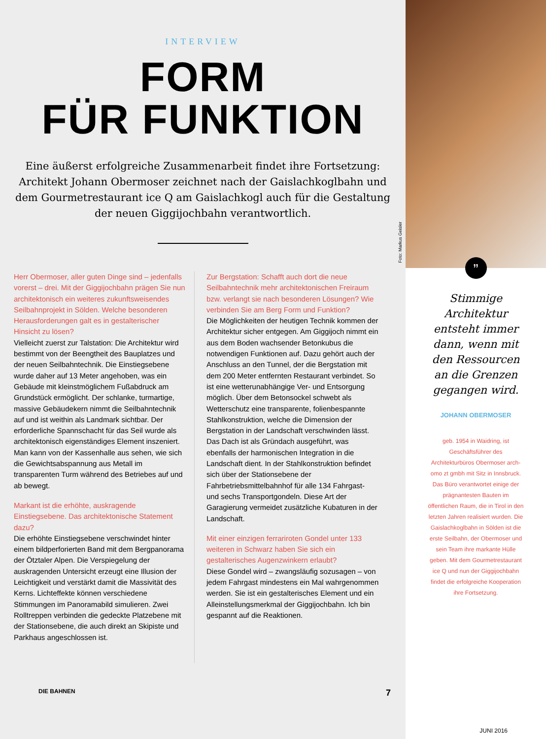INTERVIEW
FORM
FÜR FUNKTION
Eine äußerst erfolgreiche Zusammenarbeit findet ihre Fortsetzung: Architekt Johann Obermoser zeichnet nach der Gaislachkoglbahn und dem Gourmetrestaurant ice Q am Gaislachkogl auch für die Gestaltung der neuen Giggijochbahn verantwortlich.
Foto: Markus Geisler
Herr Obermoser, aller guten Dinge sind – jedenfalls vorerst – drei. Mit der Giggijochbahn prägen Sie nun architektonisch ein weiteres zukunftsweisendes Seilbahnprojekt in Sölden. Welche besonderen Herausforderungen galt es in gestalterischer Hinsicht zu lösen?
Vielleicht zuerst zur Talstation: Die Architektur wird bestimmt von der Beengtheit des Bauplatzes und der neuen Seilbahntechnik. Die Einstiegsebene wurde daher auf 13 Meter angehoben, was ein Gebäude mit kleinstmöglichem Fußabdruck am Grundstück ermöglicht. Der schlanke, turmartige, massive Gebäudekern nimmt die Seilbahntechnik auf und ist weithin als Landmark sichtbar. Der erforderliche Spannschacht für das Seil wurde als architektonisch eigenständiges Element inszeniert. Man kann von der Kassenhalle aus sehen, wie sich die Gewichtsabspannung aus Metall im transparenten Turm während des Betriebes auf und ab bewegt.
Markant ist die erhöhte, auskragende Einstiegsebene. Das architektonische Statement dazu?
Die erhöhte Einstiegsebene verschwindet hinter einem bildperforierten Band mit dem Bergpanorama der Ötztaler Alpen. Die Verspiegelung der auskragenden Untersicht erzeugt eine Illusion der Leichtigkeit und verstärkt damit die Massivität des Kerns. Lichteffekte können verschiedene Stimmungen im Panoramabild simulieren. Zwei Rolltreppen verbinden die gedeckte Platzebene mit der Stationsebene, die auch direkt an Skipiste und Parkhaus angeschlossen ist.
Zur Bergstation: Schafft auch dort die neue Seilbahntechnik mehr architektonischen Freiraum bzw. verlangt sie nach besonderen Lösungen? Wie verbinden Sie am Berg Form und Funktion?
Die Möglichkeiten der heutigen Technik kommen der Architektur sicher entgegen. Am Giggijoch nimmt ein aus dem Boden wachsender Betonkubus die notwendigen Funktionen auf. Dazu gehört auch der Anschluss an den Tunnel, der die Bergstation mit dem 200 Meter entfernten Restaurant verbindet. So ist eine wetterunabhängige Ver- und Entsorgung möglich. Über dem Betonsockel schwebt als Wetterschutz eine transparente, folienbespannte Stahlkonstruktion, welche die Dimension der Bergstation in der Landschaft verschwinden lässt. Das Dach ist als Gründach ausgeführt, was ebenfalls der harmonischen Integration in die Landschaft dient. In der Stahlkonstruktion befindet sich über der Stationsebene der Fahrbetriebsmittelbahnhof für alle 134 Fahrgast- und sechs Transportgondeln. Diese Art der Garagierung vermeidet zusätzliche Kubaturen in der Landschaft.
Mit einer einzigen ferrariroten Gondel unter 133 weiteren in Schwarz haben Sie sich ein gestalterisches Augenzwinkern erlaubt?
Diese Gondel wird – zwangsläufig sozusagen – von jedem Fahrgast mindestens ein Mal wahrgenommen werden. Sie ist ein gestalterisches Element und ein Alleinstellungsmerkmal der Giggijochbahn. Ich bin gespannt auf die Reaktionen.
DIE BAHNEN 7
”
Stimmige Architektur entsteht immer dann, wenn mit den Ressourcen an die Grenzen gegangen wird.
JOHANN OBERMOSER
geb. 1954 in Waidring, ist Geschäftsführer des Architekturbüros Obermoser arch-omo zt gmbh mit Sitz in Innsbruck. Das Büro verantwortet einige der prägnantesten Bauten im öffentlichen Raum, die in Tirol in den letzten Jahren realisiert wurden. Die Gaislachkoglbahn in Sölden ist die erste Seilbahn, der Obermoser und sein Team ihre markante Hülle geben. Mit dem Gourmetrestaurant ice Q und nun der Giggijochbahn findet die erfolgreiche Kooperation ihre Fortsetzung.
JUNI 2016